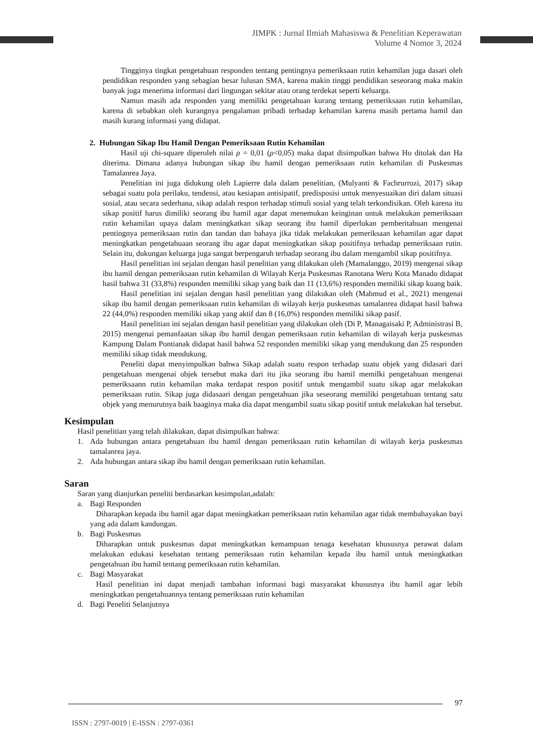JIMPK : Jurnal Ilmiah Mahasiswa & Penelitian Keperawatan
Volume 4 Nomor 3, 2024
Tingginya tingkat pengetahuan responden tentang pentingnya pemeriksaan rutin kehamilan juga dasari oleh pendidikan responden yang sebagian besar lulusan SMA, karena makin tinggi pendidikan seseorang maka makin banyak juga menerima informasi dari lingungan sekitar atau orang terdekat seperti keluarga.
Namun masih ada responden yang memiliki pengetahuan kurang tentang pemeriksaan rutin kehamilan, karena di sebabkan oleh kurangnya pengalaman pribadi terhadap kehamilan karena masih pertama hamil dan masih kurang informasi yang didapat.
2. Hubungan Sikap Ibu Hamil Dengan Pemeriksaan Rutin Kehamilan
Hasil uji chi-square diperoleh nilai ρ = 0,01 (ρ<0,05) maka dapat disimpulkan bahwa Ho ditolak dan Ha diterima. Dimana adanya hubungan sikap ibu hamil dengan pemeriksaan rutin kehamilan di Puskesmas Tamalanrea Jaya.
Penelitian ini juga didukung oleh Lapierre dala dalam penelitian, (Mulyanti & Fachrurrozi, 2017) sikap sebagai suatu pola perilaku, tendensi, atau kesiapan antisipatif, predisposisi untuk menyesuaikan diri dalam situasi sosial, atau secara sederhana, sikap adalah respon terhadap stimuli sosial yang telah terkondisikan. Oleh karena itu sikap positif harus dimiliki seorang ibu hamil agar dapat menemukan keinginan untuk melakukan pemeriksaan rutin kehamilan upaya dalam meningkatkan sikap seorang ibu hamil diperlukan pemberitahuan mengenai pentingnya pemeriksaan rutin dan tandan dan bahaya jika tidak melakukan pemeriksaan kehamilan agar dapat meningkatkan pengetahuaan seorang ibu agar dapat meningkatkan sikap positifnya terhadap pemeriksaan rutin. Selain itu, dukungan keluarga juga sangat berpengaruh terhadap seorang ibu dalam mengambil sikap positifnya.
Hasil penelitian ini sejalan dengan hasil penelitian yang dilakukan oleh (Mamalanggo, 2019) mengenai sikap ibu hamil dengan pemeriksaan rutin kehamilan di Wilayah Kerja Puskesmas Ranotana Weru Kota Manado didapat hasil bahwa 31 (33,8%) responden memiliki sikap yang baik dan 11 (13,6%) responden memiliki sikap kuang baik.
Hasil penelitian ini sejalan dengan hasil penelitian yang dilakukan oleh (Mahmud et al., 2021) mengenai sikap ibu hamil dengan pemeriksaan rutin kehamilan di wilayah kerja puskesmas tamalanrea didapat hasil bahwa 22 (44,0%) responden memiliki sikap yang aktif dan 8 (16,0%) responden memiliki sikap pasif.
Hasil penelitian ini sejalan dengan hasil penelitian yang dilakukan oleh (Di P, Managaisaki P, Administrasi B, 2015) mengenai pemanfaatan sikap ibu hamil dengan pemeriksaan rutin kehamilan di wilayah kerja puskesmas Kampung Dalam Pontianak didapat hasil bahwa 52 responden memiliki sikap yang mendukung dan 25 responden memiliki sikap tidak mendukung.
Peneliti dapat menyimpulkan bahwa Sikap adalah suatu respon terhadap suatu objek yang didasari dari pengetahuan mengenai objek tersebut maka dari itu jika seorang ibu hamil memilki pengetahuan mengenai pemeriksaann rutin kehamilan maka terdapat respon positif untuk mengambil suatu sikap agar melakukan pemeriksaan rutin. Sikap juga didasaari dengan pengetahuan jika seseorang memiliki pengetahuan tentang satu objek yang menurutnya baik baaginya maka dia dapat mengambil suatu sikap positif untuk melakukan hal tersebut.
Kesimpulan
Hasil penelitian yang telah dilakukan, dapat disimpulkan bahwa:
1. Ada hubungan antara pengetahuan ibu hamil dengan pemeriksaan rutin kehamilan di wilayah kerja puskesmas tamalanrea jaya.
2. Ada hubungan antara sikap ibu hamil dengan pemeriksaan rutin kehamilan.
Saran
Saran yang dianjurkan peneliti berdasarkan kesimpulan,adalah:
a. Bagi Responden
Diharapkan kepada ibu hamil agar dapat meningkatkan pemeriksaan rutin kehamilan agar tidak membahayakan bayi yang ada dalam kandungan.
b. Bagi Puskesmas
Diharapkan untuk puskesmas dapat meningkatkan kemampuan tenaga kesehatan khususnya perawat dalam melakukan edukasi kesehatan tentang pemeriksaan rutin kehamilan kepada ibu hamil untuk meningkatkan pengetahuan ibu hamil tentang pemeriksaan rutin kehamilan.
c. Bagi Masyarakat
Hasil penelitian ini dapat menjadi tambahan informasi bagi masyarakat khususnya ibu hamil agar lebih meningkatkan pengetahuannya tentang pemeriksaan rutin kehamilan
d. Bagi Peneliti Selanjutnya
97
ISSN : 2797-0019 | E-ISSN : 2797-0361